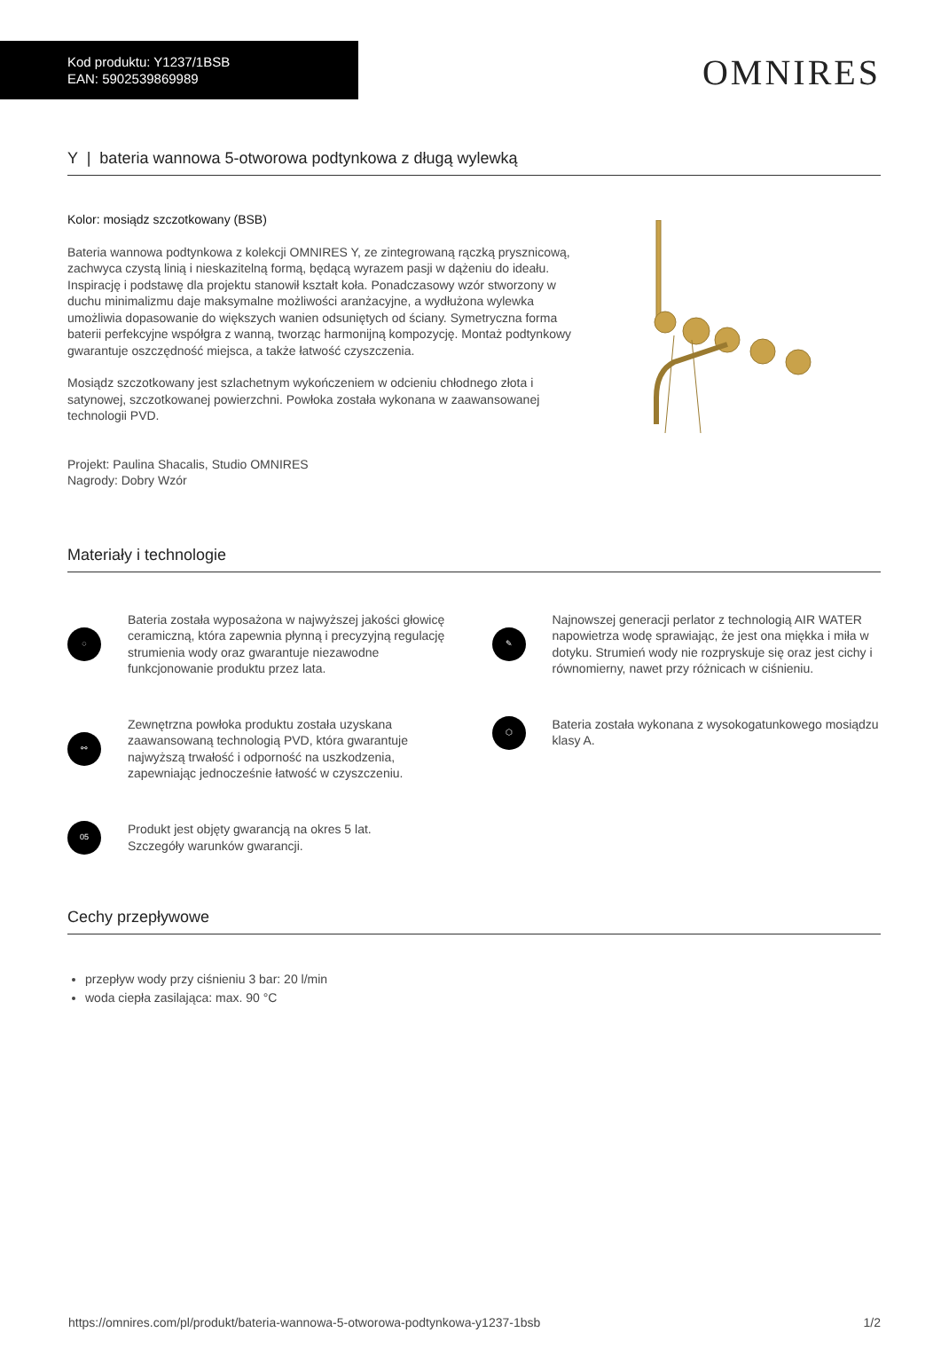Kod produktu: Y1237/1BSB
EAN: 5902539869989
OMNIRES
Y | bateria wannowa 5-otworowa podtynkowa z długą wylewką
Kolor: mosiądz szczotkowany (BSB)
Bateria wannowa podtynkowa z kolekcji OMNIRES Y, ze zintegrowaną rączką prysznicową, zachwyca czystą linią i nieskazitelną formą, będącą wyrazem pasji w dążeniu do ideału. Inspirację i podstawę dla projektu stanowił kształt koła. Ponadczasowy wzór stworzony w duchu minimalizmu daje maksymalne możliwości aranżacyjne, a wydłużona wylewka umożliwia dopasowanie do większych wanien odsuniętych od ściany. Symetryczna forma baterii perfekcyjne współgra z wanną, tworząc harmonijną kompozycję. Montaż podtynkowy gwarantuje oszczędność miejsca, a także łatwość czyszczenia.
Mosiądz szczotkowany jest szlachetnym wykończeniem w odcieniu chłodnego złota i satynowej, szczotkowanej powierzchni. Powłoka została wykonana w zaawansowanej technologii PVD.
Projekt: Paulina Shacalis, Studio OMNIRES
Nagrody: Dobry Wzór
Materiały i technologie
◌
Bateria została wyposażona w najwyższej jakości głowicę ceramiczną, która zapewnia płynną i precyzyjną regulację strumienia wody oraz gwarantuje niezawodne funkcjonowanie produktu przez lata.
✎
Najnowszej generacji perlator z technologią AIR WATER napowietrza wodę sprawiając, że jest ona miękka i miła w dotyku. Strumień wody nie rozpryskuje się oraz jest cichy i równomierny, nawet przy różnicach w ciśnieniu.
⚯
Zewnętrzna powłoka produktu została uzyskana zaawansowaną technologią PVD, która gwarantuje najwyższą trwałość i odporność na uszkodzenia, zapewniając jednocześnie łatwość w czyszczeniu.
⬡
Bateria została wykonana z wysokogatunkowego mosiądzu klasy A.
05
Produkt jest objęty gwarancją na okres 5 lat.
Szczegóły warunków gwarancji.
Cechy przepływowe
przepływ wody przy ciśnieniu 3 bar: 20 l/min
woda ciepła zasilająca: max. 90 °C
https://omnires.com/pl/produkt/bateria-wannowa-5-otworowa-podtynkowa-y1237-1bsb 1/2